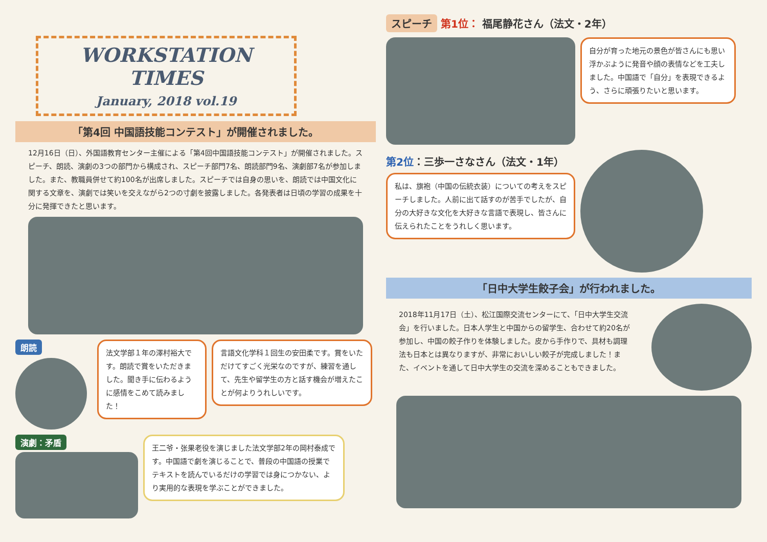WORKSTATION TIMES
January, 2018 vol.19
「第4回 中国語技能コンテスト」が開催されました。
12月16日（日）、外国語教育センター主催による「第4回中国語技能コンテスト」が開催されました。スピーチ、朗読、演劇の3つの部門から構成され、スピーチ部門7名、朗読部門9名、演劇部7名が参加しました。また、教職員併せて約100名が出席しました。スピーチでは自身の思いを、朗読では中国文化に関する文章を、演劇では笑いを交えながら2つの寸劇を披露しました。各発表者は日頃の学習の成果を十分に発揮できたと思います。
朗読
法文学部１年の澤村裕大です。朗読で賞をいただきました。聞き手に伝わるように感情をこめて読みました！
言語文化学科１回生の安田柔です。賞をいただけてすごく光栄なのですが、練習を通して、先生や留学生の方と話す機会が増えたことが何よりうれしいです。
演劇：矛盾
王二爷・张果老役を演じました法文学部2年の岡村泰成です。中国語で劇を演じることで、普段の中国語の授業でテキストを読んでいるだけの学習では身につかない、より実用的な表現を学ぶことができました。
スピーチ 第1位： 福尾静花さん（法文・2年）
自分が育った地元の景色が皆さんにも思い浮かぶように発音や顔の表情などを工夫しました。中国語で「自分」を表現できるよう、さらに頑張りたいと思います。
第2位：三歩一さなさん（法文・1年）
私は、旗袍（中国の伝統衣装）についての考えをスピーチしました。人前に出て話すのが苦手でしたが、自分の大好きな文化を大好きな言語で表現し、皆さんに伝えられたことをうれしく思います。
「日中大学生餃子会」が行われました。
2018年11月17日（土）、松江国際交流センターにて、「日中大学生交流会」を行いました。日本人学生と中国からの留学生、合わせて約20名が参加し、中国の餃子作りを体験しました。皮から手作りで、具材も調理法も日本とは異なりますが、非常においしい餃子が完成しました！また、イベントを通して日中大学生の交流を深めることもできました。